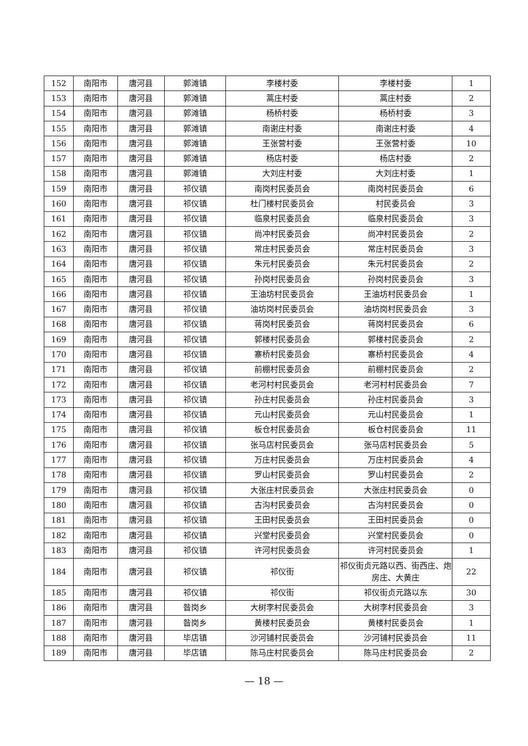| 152 | 南阳市 | 唐河县 | 郭滩镇 | 李楼村委 | 李楼村委 | 1 |
| 153 | 南阳市 | 唐河县 | 郭滩镇 | 蒿庄村委 | 蒿庄村委 | 2 |
| 154 | 南阳市 | 唐河县 | 郭滩镇 | 杨桥村委 | 杨桥村委 | 3 |
| 155 | 南阳市 | 唐河县 | 郭滩镇 | 南谢庄村委 | 南谢庄村委 | 4 |
| 156 | 南阳市 | 唐河县 | 郭滩镇 | 王张营村委 | 王张营村委 | 10 |
| 157 | 南阳市 | 唐河县 | 郭滩镇 | 杨店村委 | 杨店村委 | 2 |
| 158 | 南阳市 | 唐河县 | 郭滩镇 | 大刘庄村委 | 大刘庄村委 | 1 |
| 159 | 南阳市 | 唐河县 | 祁仪镇 | 南岗村民委员会 | 南岗村民委员会 | 6 |
| 160 | 南阳市 | 唐河县 | 祁仪镇 | 杜门楼村民委员会 | 村民委员会 | 3 |
| 161 | 南阳市 | 唐河县 | 祁仪镇 | 临泉村民委员会 | 临泉村民委员会 | 3 |
| 162 | 南阳市 | 唐河县 | 祁仪镇 | 尚冲村民委员会 | 尚冲村民委员会 | 2 |
| 163 | 南阳市 | 唐河县 | 祁仪镇 | 常庄村民委员会 | 常庄村民委员会 | 3 |
| 164 | 南阳市 | 唐河县 | 祁仪镇 | 朱元村民委员会 | 朱元村民委员会 | 2 |
| 165 | 南阳市 | 唐河县 | 祁仪镇 | 孙岗村民委员会 | 孙岗村民委员会 | 3 |
| 166 | 南阳市 | 唐河县 | 祁仪镇 | 王油坊村民委员会 | 王油坊村民委员会 | 1 |
| 167 | 南阳市 | 唐河县 | 祁仪镇 | 油坊岗村民委员会 | 油坊岗村民委员会 | 3 |
| 168 | 南阳市 | 唐河县 | 祁仪镇 | 蒋岗村民委员会 | 蒋岗村民委员会 | 6 |
| 169 | 南阳市 | 唐河县 | 祁仪镇 | 郭楼村民委员会 | 郭楼村民委员会 | 2 |
| 170 | 南阳市 | 唐河县 | 祁仪镇 | 寨桥村民委员会 | 寨桥村民委员会 | 4 |
| 171 | 南阳市 | 唐河县 | 祁仪镇 | 前棚村民委员会 | 前棚村民委员会 | 2 |
| 172 | 南阳市 | 唐河县 | 祁仪镇 | 老河村村民委员会 | 老河村村民委员会 | 7 |
| 173 | 南阳市 | 唐河县 | 祁仪镇 | 孙庄村民委员会 | 孙庄村民委员会 | 3 |
| 174 | 南阳市 | 唐河县 | 祁仪镇 | 元山村民委员会 | 元山村民委员会 | 1 |
| 175 | 南阳市 | 唐河县 | 祁仪镇 | 板仓村民委员会 | 板仓村民委员会 | 11 |
| 176 | 南阳市 | 唐河县 | 祁仪镇 | 张马店村民委员会 | 张马店村民委员会 | 5 |
| 177 | 南阳市 | 唐河县 | 祁仪镇 | 万庄村民委员会 | 万庄村民委员会 | 4 |
| 178 | 南阳市 | 唐河县 | 祁仪镇 | 罗山村民委员会 | 罗山村民委员会 | 2 |
| 179 | 南阳市 | 唐河县 | 祁仪镇 | 大张庄村民委员会 | 大张庄村民委员会 | 0 |
| 180 | 南阳市 | 唐河县 | 祁仪镇 | 古沟村民委员会 | 古沟村民委员会 | 0 |
| 181 | 南阳市 | 唐河县 | 祁仪镇 | 王田村民委员会 | 王田村民委员会 | 0 |
| 182 | 南阳市 | 唐河县 | 祁仪镇 | 兴堂村民委员会 | 兴堂村民委员会 | 0 |
| 183 | 南阳市 | 唐河县 | 祁仪镇 | 许河村民委员会 | 许河村民委员会 | 1 |
| 184 | 南阳市 | 唐河县 | 祁仪镇 | 祁仪街 | 祁仪街贞元路以西、街西庄、炮房庄、大黄庄 | 22 |
| 185 | 南阳市 | 唐河县 | 祁仪镇 | 祁仪街 | 祁仪街贞元路以东 | 30 |
| 186 | 南阳市 | 唐河县 | 昝岗乡 | 大树李村民委员会 | 大树李村民委员会 | 3 |
| 187 | 南阳市 | 唐河县 | 昝岗乡 | 黄楼村民委员会 | 黄楼村民委员会 | 1 |
| 188 | 南阳市 | 唐河县 | 毕店镇 | 沙河铺村民委员会 | 沙河铺村民委员会 | 11 |
| 189 | 南阳市 | 唐河县 | 毕店镇 | 陈马庄村民委员会 | 陈马庄村民委员会 | 2 |
— 18 —